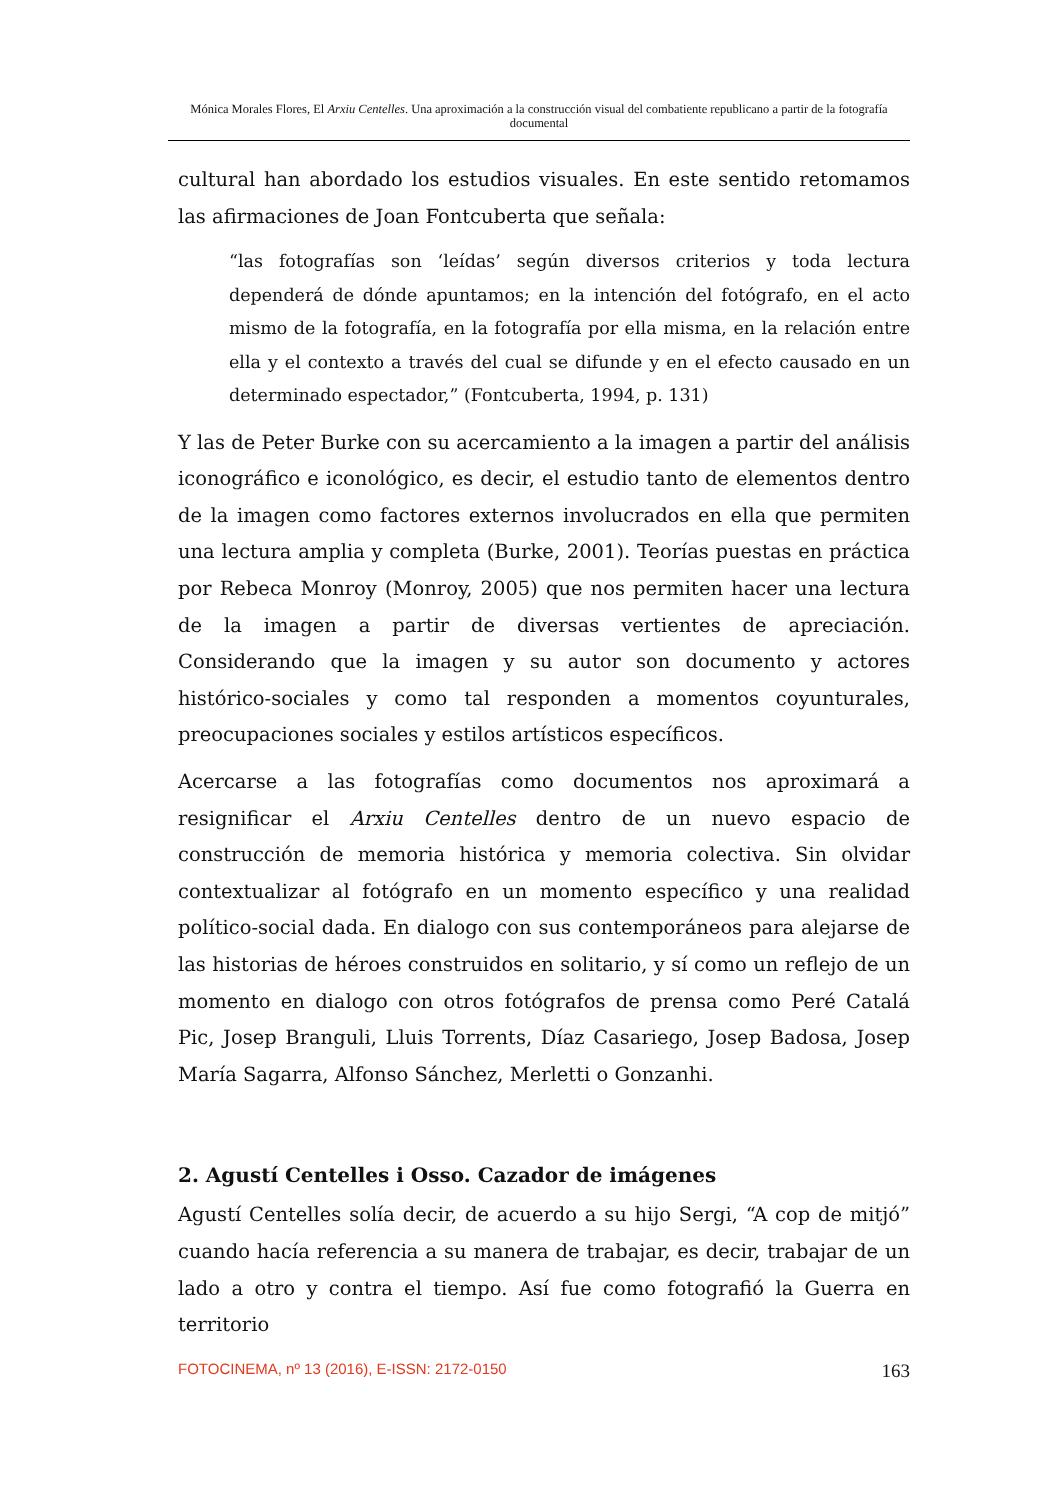Mónica Morales Flores, El Arxiu Centelles. Una aproximación a la construcción visual del combatiente republicano a partir de la fotografía documental
cultural han abordado los estudios visuales. En este sentido retomamos las afirmaciones de Joan Fontcuberta que señala:
“las fotografías son ‘leídas’ según diversos criterios y toda lectura dependerá de dónde apuntamos; en la intención del fotógrafo, en el acto mismo de la fotografía, en la fotografía por ella misma, en la relación entre ella y el contexto a través del cual se difunde y en el efecto causado en un determinado espectador,” (Fontcuberta, 1994, p. 131)
Y las de Peter Burke con su acercamiento a la imagen a partir del análisis iconográfico e iconológico, es decir, el estudio tanto de elementos dentro de la imagen como factores externos involucrados en ella que permiten una lectura amplia y completa (Burke, 2001). Teorías puestas en práctica por Rebeca Monroy (Monroy, 2005) que nos permiten hacer una lectura de la imagen a partir de diversas vertientes de apreciación. Considerando que la imagen y su autor son documento y actores histórico-sociales y como tal responden a momentos coyunturales, preocupaciones sociales y estilos artísticos específicos.
Acercarse a las fotografías como documentos nos aproximará a resignificar el Arxiu Centelles dentro de un nuevo espacio de construcción de memoria histórica y memoria colectiva. Sin olvidar contextualizar al fotógrafo en un momento específico y una realidad político-social dada. En dialogo con sus contemporáneos para alejarse de las historias de héroes construidos en solitario, y sí como un reflejo de un momento en dialogo con otros fotógrafos de prensa como Peré Catalá Pic, Josep Branguli, Lluis Torrents, Díaz Casariego, Josep Badosa, Josep María Sagarra, Alfonso Sánchez, Merletti o Gonzanhi.
2. Agustí Centelles i Osso. Cazador de imágenes
Agustí Centelles solía decir, de acuerdo a su hijo Sergi, “A cop de mitjó” cuando hacía referencia a su manera de trabajar, es decir, trabajar de un lado a otro y contra el tiempo. Así fue como fotografió la Guerra en territorio
FOTOCINEMA, nº 13 (2016), E-ISSN: 2172-0150 163